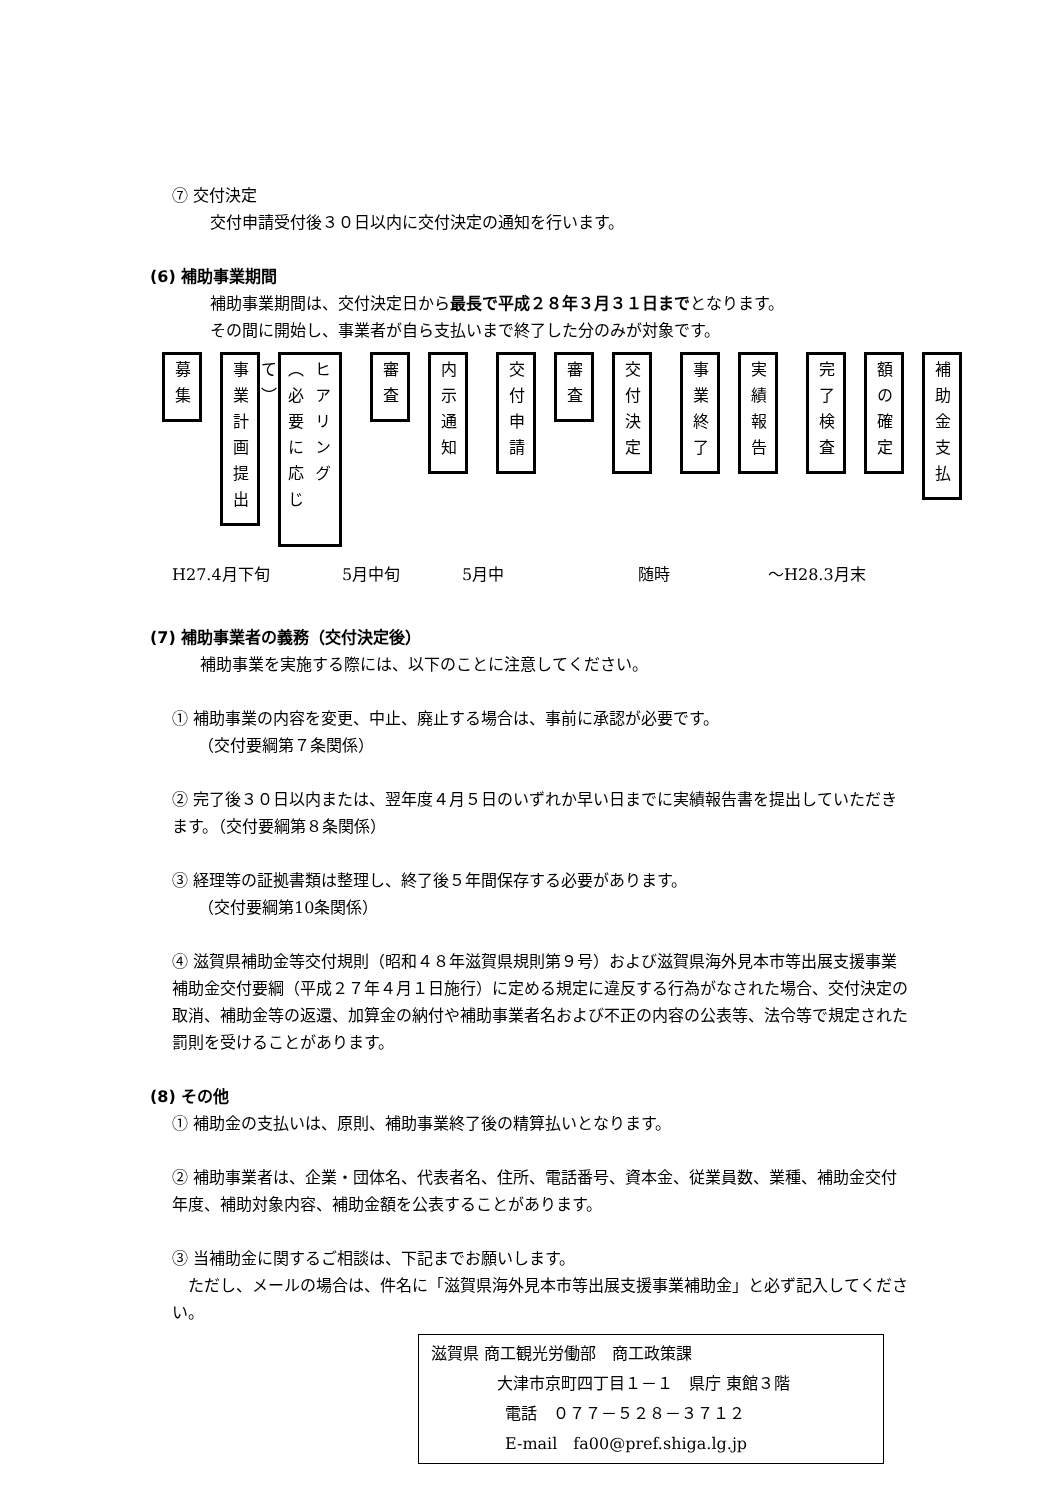⑦ 交付決定
交付申請受付後３０日以内に交付決定の通知を行います。
(6) 補助事業期間
補助事業期間は、交付決定日から最長で平成２８年３月３１日までとなります。
その間に開始し、事業者が自ら支払いまで終了した分のみが対象です。
募集
事業計画提出
ヒアリング（必要に応じて）
審査
内示通知
交付申請
審査
交付決定
事業終了
実績報告
完了検査
額の確定
補助金支払
H27.4月下旬 5月中旬 5月中 随時 ～H28.3月末
(7) 補助事業者の義務（交付決定後）
補助事業を実施する際には、以下のことに注意してください。
① 補助事業の内容を変更、中止、廃止する場合は、事前に承認が必要です。
（交付要綱第７条関係）
② 完了後３０日以内または、翌年度４月５日のいずれか早い日までに実績報告書を提出していただきます。（交付要綱第８条関係）
③ 経理等の証拠書類は整理し、終了後５年間保存する必要があります。
（交付要綱第10条関係）
④ 滋賀県補助金等交付規則（昭和４８年滋賀県規則第９号）および滋賀県海外見本市等出展支援事業補助金交付要綱（平成２７年４月１日施行）に定める規定に違反する行為がなされた場合、交付決定の取消、補助金等の返還、加算金の納付や補助事業者名および不正の内容の公表等、法令等で規定された罰則を受けることがあります。
(8) その他
① 補助金の支払いは、原則、補助事業終了後の精算払いとなります。
② 補助事業者は、企業・団体名、代表者名、住所、電話番号、資本金、従業員数、業種、補助金交付年度、補助対象内容、補助金額を公表することがあります。
③ 当補助金に関するご相談は、下記までお願いします。
　ただし、メールの場合は、件名に「滋賀県海外見本市等出展支援事業補助金」と必ず記入してください。
滋賀県 商工観光労働部　商工政策課
大津市京町四丁目１－１　県庁 東館３階
電話　０７７－５２８－３７１２
E-mail　fa00@pref.shiga.lg.jp